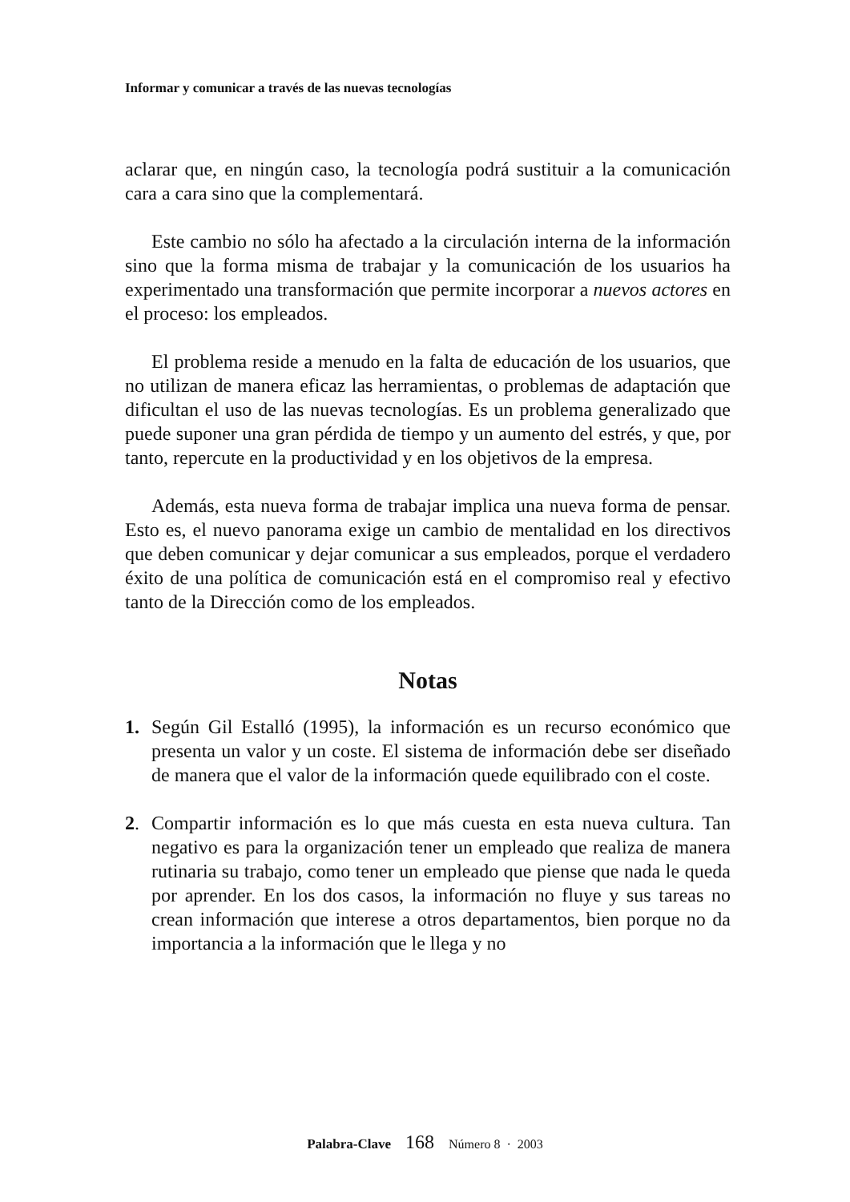Informar y comunicar a través de las nuevas tecnologías
aclarar que, en ningún caso, la tecnología podrá sustituir a la comunicación cara a cara sino que la complementará.
Este cambio no sólo ha afectado a la circulación interna de la información sino que la forma misma de trabajar y la comunicación de los usuarios ha experimentado una transformación que permite incorporar a nuevos actores en el proceso: los empleados.
El problema reside a menudo en la falta de educación de los usuarios, que no utilizan de manera eficaz las herramientas, o problemas de adaptación que dificultan el uso de las nuevas tecnologías. Es un problema generalizado que puede suponer una gran pérdida de tiempo y un aumento del estrés, y que, por tanto, repercute en la productividad y en los objetivos de la empresa.
Además, esta nueva forma de trabajar implica una nueva forma de pensar. Esto es, el nuevo panorama exige un cambio de mentalidad en los directivos que deben comunicar y dejar comunicar a sus empleados, porque el verdadero éxito de una política de comunicación está en el compromiso real y efectivo tanto de la Dirección como de los empleados.
Notas
1. Según Gil Estalló (1995), la información es un recurso económico que presenta un valor y un coste. El sistema de información debe ser diseñado de manera que el valor de la información quede equilibrado con el coste.
2. Compartir información es lo que más cuesta en esta nueva cultura. Tan negativo es para la organización tener un empleado que realiza de manera rutinaria su trabajo, como tener un empleado que piense que nada le queda por aprender. En los dos casos, la información no fluye y sus tareas no crean información que interese a otros departamentos, bien porque no da importancia a la información que le llega y no
Palabra-Clave 168 Número 8 · 2003